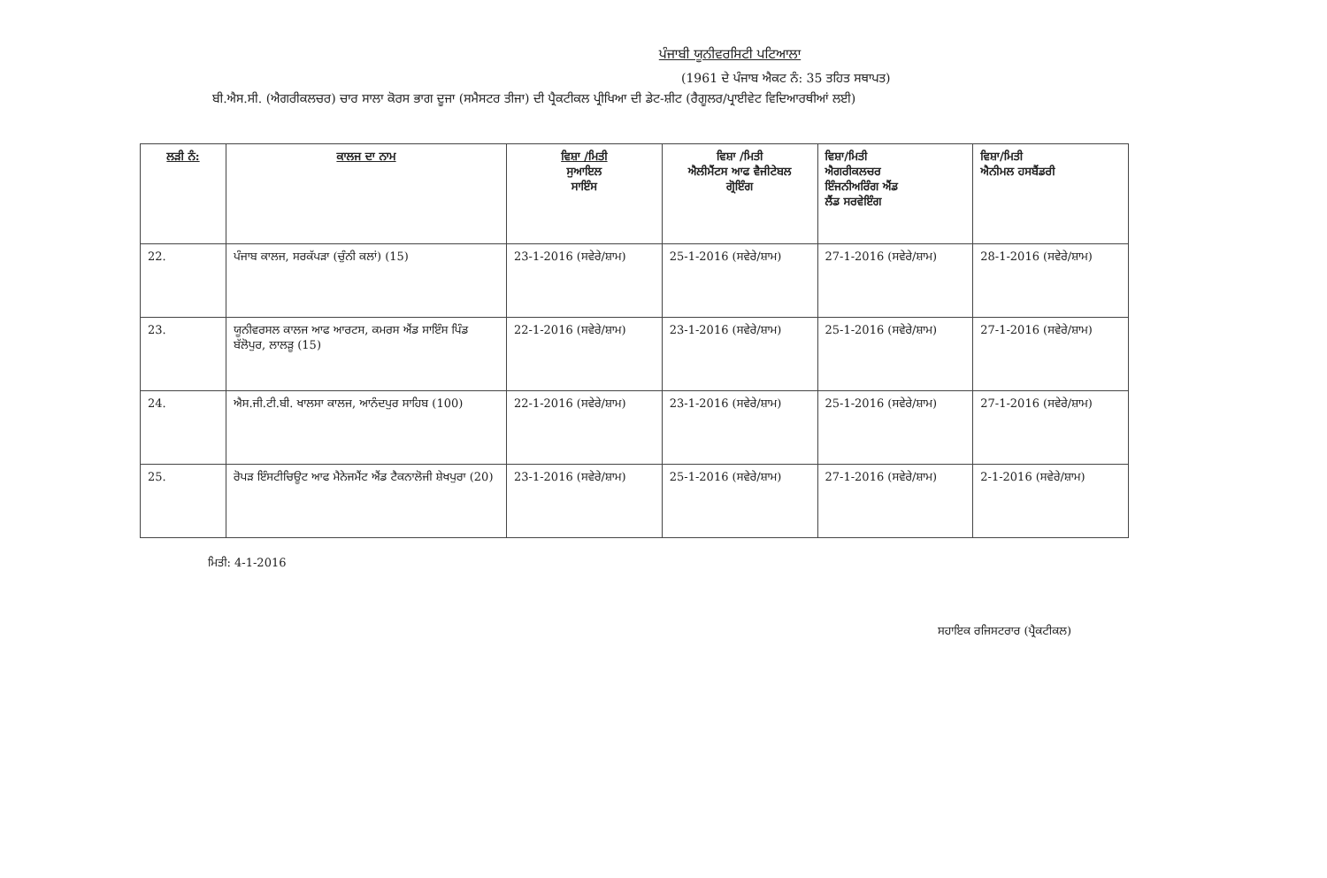ਪੰਜਾਬੀ ਯੂਨੀਵਰਸਿਟੀ ਪਟਿਆਲਾ
(1961 ਦੇ ਪੰਜਾਬ ਐਕਟ ਨੰ: 35 ਤਹਿਤ ਸਥਾਪਤ)
ਬੀ.ਐਸ.ਸੀ. (ਐਗਰੀਕਲਚਰ) ਚਾਰ ਸਾਲਾ ਕੋਰਸ ਭਾਗ ਦੂਜਾ (ਸਮੈਸਟਰ ਤੀਜਾ) ਦੀ ਪ੍ਰੈਕਟੀਕਲ ਪ੍ਰੀਖਿਆ ਦੀ ਡੇਟ-ਸ਼ੀਟ (ਰੈਗੂਲਰ/ਪ੍ਰਾਈਵੇਟ ਵਿਦਿਆਰਥੀਆਂ ਲਈ)
| ਲੜੀ ਨੰ: | ਕਾਲਜ ਦਾ ਨਾਮ | ਵਿਸ਼ਾ /ਮਿਤੀ ਸੁਆਇਲ ਸਾਇੰਸ | ਵਿਸ਼ਾ /ਮਿਤੀ ਐਲੀਮੈਂਟਸ ਆਫ ਵੈਜੀਟੇਬਲ ਗ੍ਰੋਇੰਗ | ਵਿਸ਼ਾ/ਮਿਤੀ ਐਗਰੀਕਲਚਰ ਇੰਜਨੀਅਰਿੰਗ ਐਂਡ ਲੈਂਡ ਸਰਵੇਇੰਗ | ਵਿਸ਼ਾ/ਮਿਤੀ ਐਨੀਮਲ ਹਸਬੈਂਡਰੀ |
| --- | --- | --- | --- | --- | --- |
| 22. | ਪੰਜਾਬ ਕਾਲਜ, ਸਰਕੱਪੜਾ (ਚੁੰਨੀ ਕਲਾਂ) (15) | 23-1-2016 (ਸਵੇਰੇ/ਸ਼ਾਮ) | 25-1-2016 (ਸਵੇਰੇ/ਸ਼ਾਮ) | 27-1-2016 (ਸਵੇਰੇ/ਸ਼ਾਮ) | 28-1-2016 (ਸਵੇਰੇ/ਸ਼ਾਮ) |
| 23. | ਯੂਨੀਵਰਸਲ ਕਾਲਜ ਆਫ ਆਰਟਸ, ਕਮਰਸ ਐਂਡ ਸਾਇੰਸ ਪਿੰਡ ਬੱਲੋਪੁਰ, ਲਾਲੜੂ (15) | 22-1-2016 (ਸਵੇਰੇ/ਸ਼ਾਮ) | 23-1-2016 (ਸਵੇਰੇ/ਸ਼ਾਮ) | 25-1-2016 (ਸਵੇਰੇ/ਸ਼ਾਮ) | 27-1-2016 (ਸਵੇਰੇ/ਸ਼ਾਮ) |
| 24. | ਐਸ.ਜੀ.ਟੀ.ਬੀ. ਖਾਲਸਾ ਕਾਲਜ, ਆਨੰਦਪੁਰ ਸਾਹਿਬ (100) | 22-1-2016 (ਸਵੇਰੇ/ਸ਼ਾਮ) | 23-1-2016 (ਸਵੇਰੇ/ਸ਼ਾਮ) | 25-1-2016 (ਸਵੇਰੇ/ਸ਼ਾਮ) | 27-1-2016 (ਸਵੇਰੇ/ਸ਼ਾਮ) |
| 25. | ਰੋਪੜ ਇੰਸਟੀਚਿਊਟ ਆਫ ਮੈਨੇਜਮੈਂਟ ਐਂਡ ਟੈਕਨਾਲੋਜੀ ਸ਼ੇਖਪੁਰਾ (20) | 23-1-2016 (ਸਵੇਰੇ/ਸ਼ਾਮ) | 25-1-2016 (ਸਵੇਰੇ/ਸ਼ਾਮ) | 27-1-2016 (ਸਵੇਰੇ/ਸ਼ਾਮ) | 2-1-2016 (ਸਵੇਰੇ/ਸ਼ਾਮ) |
ਮਿਤੀ: 4-1-2016
ਸਹਾਇਕ ਰਜਿਸਟਰਾਰ (ਪ੍ਰੈਕਟੀਕਲ)